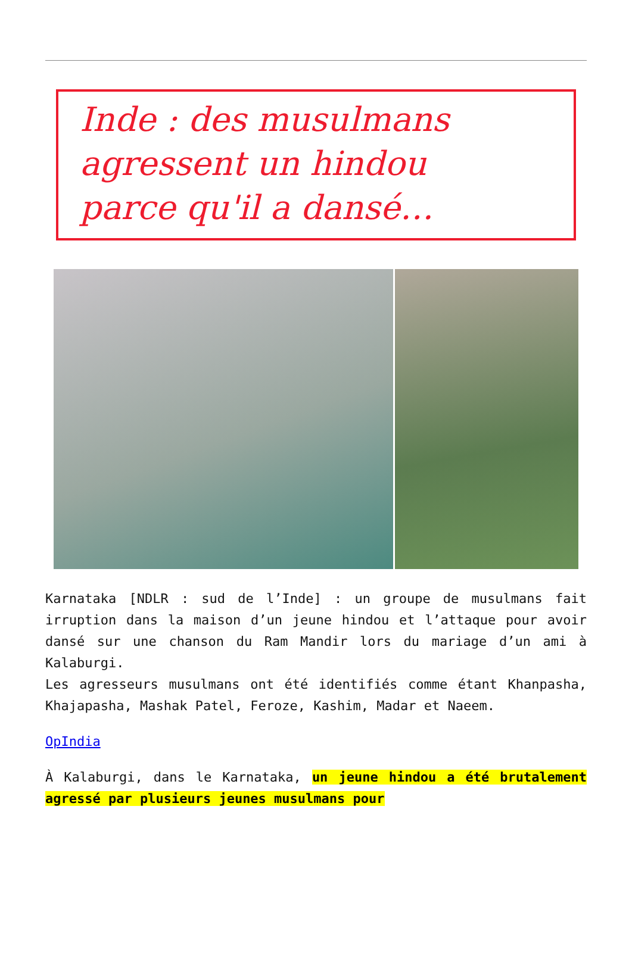Inde : des musulmans
agressent un hindou
parce qu'il a dansé…
Karnataka [NDLR : sud de l’Inde] : un groupe de musulmans fait irruption dans la maison d’un jeune hindou et l’attaque pour avoir dansé sur une chanson du Ram Mandir lors du mariage d’un ami à Kalaburgi.
Les agresseurs musulmans ont été identifiés comme étant Khanpasha, Khajapasha, Mashak Patel, Feroze, Kashim, Madar et Naeem.
OpIndia
À Kalaburgi, dans le Karnataka, un jeune hindou a été brutalement agressé par plusieurs jeunes musulmans pour